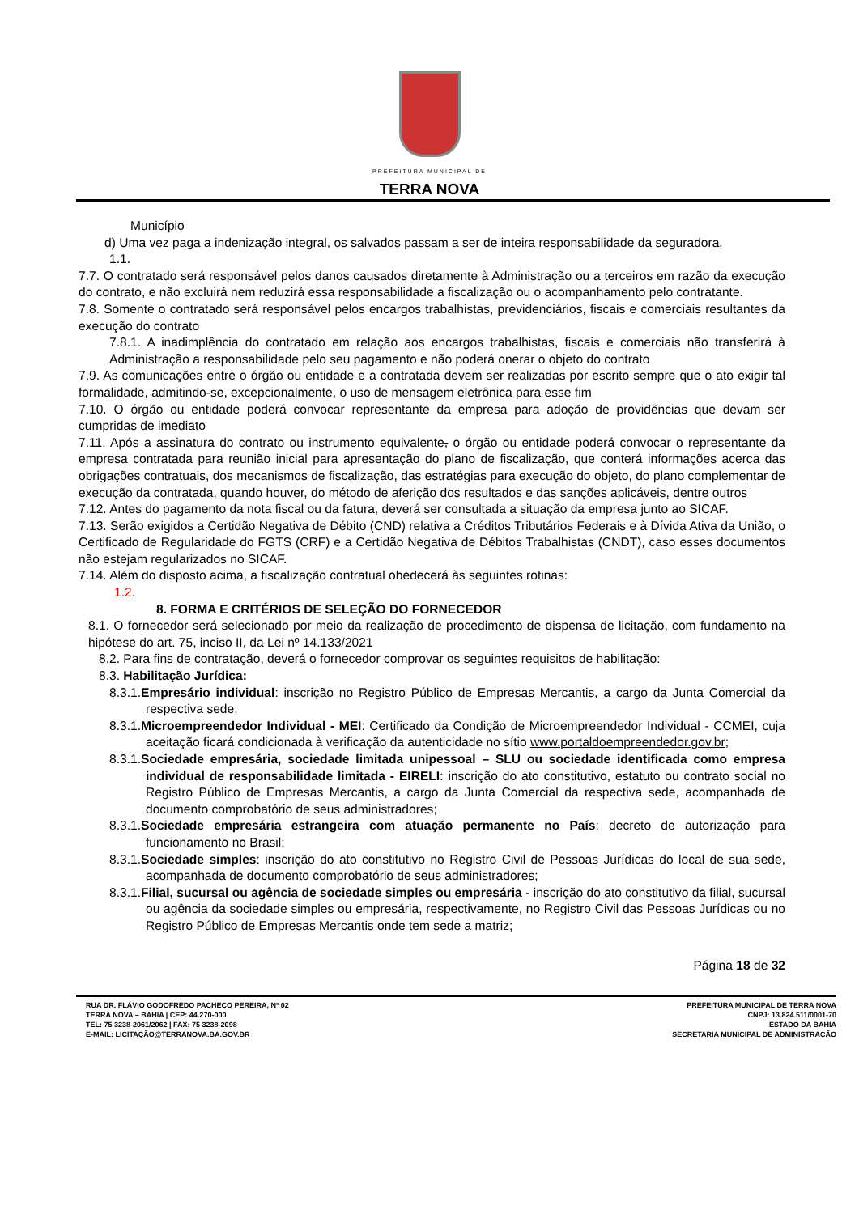PREFEITURA MUNICIPAL DE
TERRA NOVA
Município
d) Uma vez paga a indenização integral, os salvados passam a ser de inteira responsabilidade da seguradora.
1.1.
7.7. O contratado será responsável pelos danos causados diretamente à Administração ou a terceiros em razão da execução do contrato, e não excluirá nem reduzirá essa responsabilidade a fiscalização ou o acompanhamento pelo contratante.
7.8. Somente o contratado será responsável pelos encargos trabalhistas, previdenciários, fiscais e comerciais resultantes da execução do contrato
7.8.1. A inadimplência do contratado em relação aos encargos trabalhistas, fiscais e comerciais não transferirá à Administração a responsabilidade pelo seu pagamento e não poderá onerar o objeto do contrato
7.9. As comunicações entre o órgão ou entidade e a contratada devem ser realizadas por escrito sempre que o ato exigir tal formalidade, admitindo-se, excepcionalmente, o uso de mensagem eletrônica para esse fim
7.10. O órgão ou entidade poderá convocar representante da empresa para adoção de providências que devam ser cumpridas de imediato
7.11. Após a assinatura do contrato ou instrumento equivalente, o órgão ou entidade poderá convocar o representante da empresa contratada para reunião inicial para apresentação do plano de fiscalização, que conterá informações acerca das obrigações contratuais, dos mecanismos de fiscalização, das estratégias para execução do objeto, do plano complementar de execução da contratada, quando houver, do método de aferição dos resultados e das sanções aplicáveis, dentre outros
7.12. Antes do pagamento da nota fiscal ou da fatura, deverá ser consultada a situação da empresa junto ao SICAF.
7.13. Serão exigidos a Certidão Negativa de Débito (CND) relativa a Créditos Tributários Federais e à Dívida Ativa da União, o Certificado de Regularidade do FGTS (CRF) e a Certidão Negativa de Débitos Trabalhistas (CNDT), caso esses documentos não estejam regularizados no SICAF.
7.14. Além do disposto acima, a fiscalização contratual obedecerá às seguintes rotinas:
1.2.
8. FORMA E CRITÉRIOS DE SELEÇÃO DO FORNECEDOR
8.1. O fornecedor será selecionado por meio da realização de procedimento de dispensa de licitação, com fundamento na hipótese do art. 75, inciso II, da Lei nº 14.133/2021
8.2. Para fins de contratação, deverá o fornecedor comprovar os seguintes requisitos de habilitação:
8.3. Habilitação Jurídica:
8.3.1.Empresário individual: inscrição no Registro Público de Empresas Mercantis, a cargo da Junta Comercial da respectiva sede;
8.3.1.Microempreendedor Individual - MEI: Certificado da Condição de Microempreendedor Individual - CCMEI, cuja aceitação ficará condicionada à verificação da autenticidade no sítio www.portaldoempreendedor.gov.br;
8.3.1.Sociedade empresária, sociedade limitada unipessoal – SLU ou sociedade identificada como empresa individual de responsabilidade limitada - EIRELI: inscrição do ato constitutivo, estatuto ou contrato social no Registro Público de Empresas Mercantis, a cargo da Junta Comercial da respectiva sede, acompanhada de documento comprobatório de seus administradores;
8.3.1.Sociedade empresária estrangeira com atuação permanente no País: decreto de autorização para funcionamento no Brasil;
8.3.1.Sociedade simples: inscrição do ato constitutivo no Registro Civil de Pessoas Jurídicas do local de sua sede, acompanhada de documento comprobatório de seus administradores;
8.3.1.Filial, sucursal ou agência de sociedade simples ou empresária - inscrição do ato constitutivo da filial, sucursal ou agência da sociedade simples ou empresária, respectivamente, no Registro Civil das Pessoas Jurídicas ou no Registro Público de Empresas Mercantis onde tem sede a matriz;
Página 18 de 32
RUA DR. FLÁVIO GODOFREDO PACHECO PEREIRA, Nº 02
TERRA NOVA – BAHIA | CEP: 44.270-000
TEL: 75 3238-2061/2062 | FAX: 75 3238-2098
E-MAIL: LICITAÇÃO@TERRANOVA.BA.GOV.BR
PREFEITURA MUNICIPAL DE TERRA NOVA
CNPJ: 13.824.511/0001-70
ESTADO DA BAHIA
SECRETARIA MUNICIPAL DE ADMINISTRAÇÃO